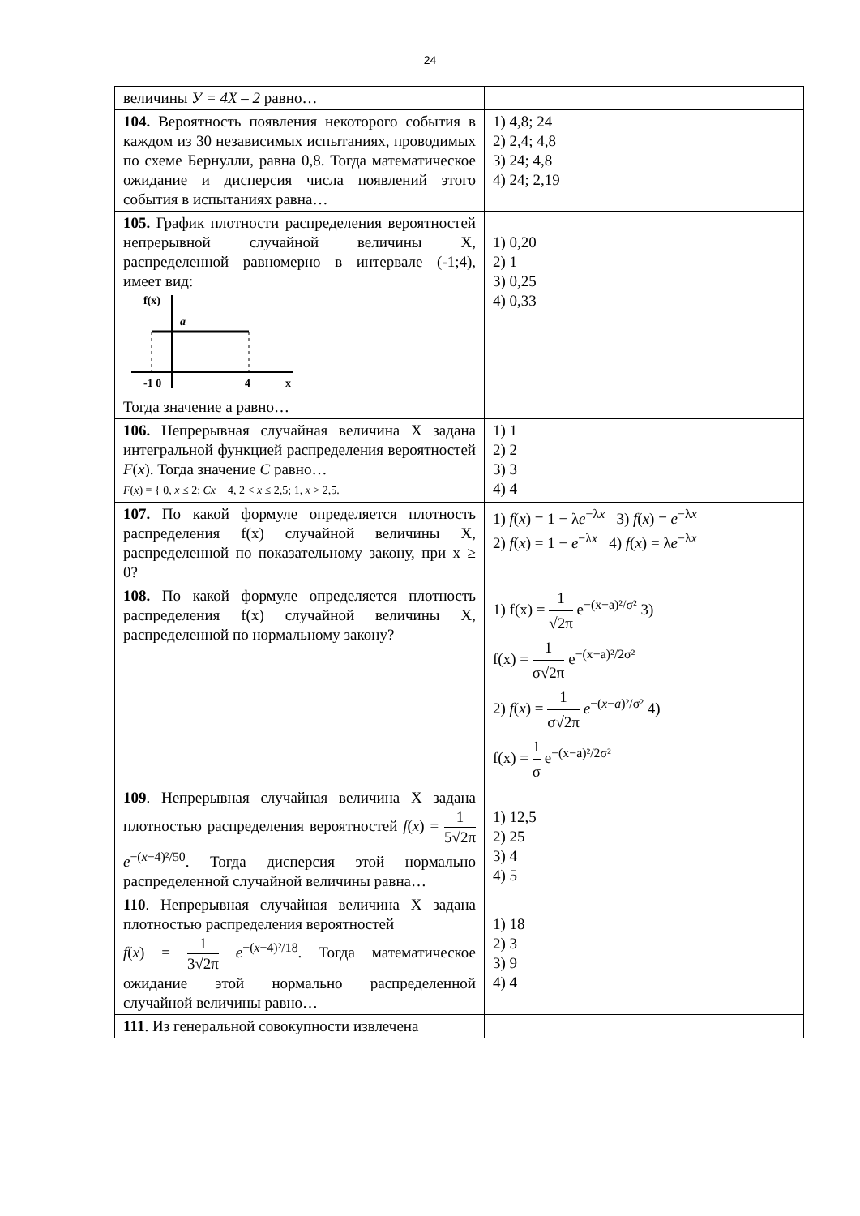24
| величины У = 4Х – 2 равно… | |
| 104. Вероятность появления некоторого события в каждом из 30 независимых испытаниях, проводимых по схеме Бернулли, равна 0,8. Тогда математическое ожидание и дисперсия числа появлений этого события в испытаниях равна… | 1) 4,8; 24 2) 2,4; 4,8 3) 24; 4,8 4) 24; 2,19 |
| 105. График плотности распределения вероятностей непрерывной случайной величины X, распределенной равномерно в интервале (-1;4), имеет вид: f(x) a -1 0 4 x Тогда значение а равно… | 1) 0,20 2) 1 3) 0,25 4) 0,33 |
| 106. Непрерывная случайная величина X задана интегральной функцией распределения вероятностей F ( x ). Тогда значение C равно… F ( x ) = { 0, x ≤ 2; Cx − 4, 2 < x ≤ 2,5; 1, x > 2,5. | 1) 1 2) 2 3) 3 4) 4 |
| 107. По какой формуле определяется плотность распределения f(x) случайной величины X, распределенной по показательному закону, при x ≥ 0? | 1) f ( x ) = 1 − λ e<sup>−λx</sup> 3) f ( x ) = e<sup>−λx</sup> 2) f ( x ) = 1 − e<sup>−λx</sup> 4) f ( x ) = λ e<sup>−λx</sup> |
| 108. По какой формуле определяется плотность распределения f(x) случайной величины X, распределенной по нормальному закону? | 1) f(x) = 1 √2π e<sup>−(x−a)²/σ²</sup> 3) f(x) = 1 σ√2π e<sup>−(x−a)²/2σ²</sup> 2) f ( x ) = 1 σ√2π e<sup>−(x−a)²/σ²</sup> 4) f(x) = 1 σ e<sup>−(x−a)²/2σ²</sup> |
| 109 . Непрерывная случайная величина X задана плотностью распределения вероятностей f ( x ) = 1 5√2π e<sup>−(x−4)²/50</sup>. Тогда дисперсия этой нормально распределенной случайной величины равна… | 1) 12,5 2) 25 3) 4 4) 5 |
| 110 . Непрерывная случайная величина X задана плотностью распределения вероятностей f ( x ) = 1 3√2π e<sup>−(x−4)²/18</sup>. Тогда математическое ожидание этой нормально распределенной случайной величины равно… | 1) 18 2) 3 3) 9 4) 4 |
| 111 . Из генеральной совокупности извлечена | |